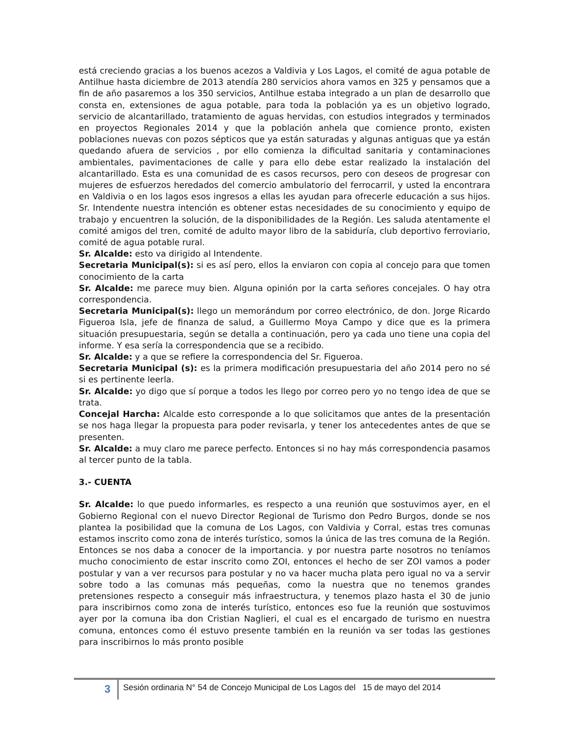está creciendo gracias a los buenos acezos a Valdivia y Los Lagos, el comité de agua potable de Antilhue hasta diciembre de 2013 atendía 280 servicios ahora vamos en 325 y pensamos que a fin de año pasaremos a los 350 servicios, Antilhue estaba integrado a un plan de desarrollo que consta en, extensiones de agua potable, para toda la población ya es un objetivo logrado, servicio de alcantarillado, tratamiento de aguas hervidas, con estudios integrados y terminados en proyectos Regionales 2014 y que la población anhela que comience pronto, existen poblaciones nuevas con pozos sépticos que ya están saturadas y algunas antiguas que ya están quedando afuera de servicios , por ello comienza la dificultad sanitaria y contaminaciones ambientales, pavimentaciones de calle y para ello debe estar realizado la instalación del alcantarillado. Esta es una comunidad de es casos recursos, pero con deseos de progresar con mujeres de esfuerzos heredados del comercio ambulatorio del ferrocarril, y usted la encontrara en Valdivia o en los lagos esos ingresos a ellas les ayudan para ofrecerle educación a sus hijos. Sr. Intendente nuestra intención es obtener estas necesidades de su conocimiento y equipo de trabajo y encuentren la solución, de la disponibilidades de la Región. Les saluda atentamente el comité amigos del tren, comité de adulto mayor libro de la sabiduría, club deportivo ferroviario, comité de agua potable rural.
Sr. Alcalde: esto va dirigido al Intendente.
Secretaria Municipal(s): si es así pero, ellos la enviaron con copia al concejo para que tomen conocimiento de la carta
Sr. Alcalde: me parece muy bien. Alguna opinión por la carta señores concejales. O hay otra correspondencia.
Secretaria Municipal(s): llego un memorándum por correo electrónico, de don. Jorge Ricardo Figueroa Isla, jefe de finanza de salud, a Guillermo Moya Campo y dice que es la primera situación presupuestaria, según se detalla a continuación, pero ya cada uno tiene una copia del informe. Y esa sería la correspondencia que se a recibido.
Sr. Alcalde: y a que se refiere la correspondencia del Sr. Figueroa.
Secretaria Municipal (s): es la primera modificación presupuestaria del año 2014 pero no sé si es pertinente leerla.
Sr. Alcalde: yo digo que sí porque a todos les llego por correo pero yo no tengo idea de que se trata.
Concejal Harcha: Alcalde esto corresponde a lo que solicitamos que antes de la presentación se nos haga llegar la propuesta para poder revisarla, y tener los antecedentes antes de que se presenten.
Sr. Alcalde: a muy claro me parece perfecto. Entonces si no hay más correspondencia pasamos al tercer punto de la tabla.
3.- CUENTA
Sr. Alcalde: lo que puedo informarles, es respecto a una reunión que sostuvimos ayer, en el Gobierno Regional con el nuevo Director Regional de Turismo don Pedro Burgos, donde se nos plantea la posibilidad que la comuna de Los Lagos, con Valdivia y Corral, estas tres comunas estamos inscrito como zona de interés turístico, somos la única de las tres comuna de la Región. Entonces se nos daba a conocer de la importancia. y por nuestra parte nosotros no teníamos mucho conocimiento de estar inscrito como ZOI, entonces el hecho de ser ZOI vamos a poder postular y van a ver recursos para postular y no va hacer mucha plata pero igual no va a servir sobre todo a las comunas más pequeñas, como la nuestra que no tenemos grandes pretensiones respecto a conseguir más infraestructura, y tenemos plazo hasta el 30 de junio para inscribirnos como zona de interés turístico, entonces eso fue la reunión que sostuvimos ayer por la comuna iba don Cristian Naglieri, el cual es el encargado de turismo en nuestra comuna, entonces como él estuvo presente también en la reunión va ser todas las gestiones para inscribirnos lo más pronto posible
3
Sesión ordinaria N° 54 de Concejo Municipal de Los Lagos del 15 de mayo del 2014